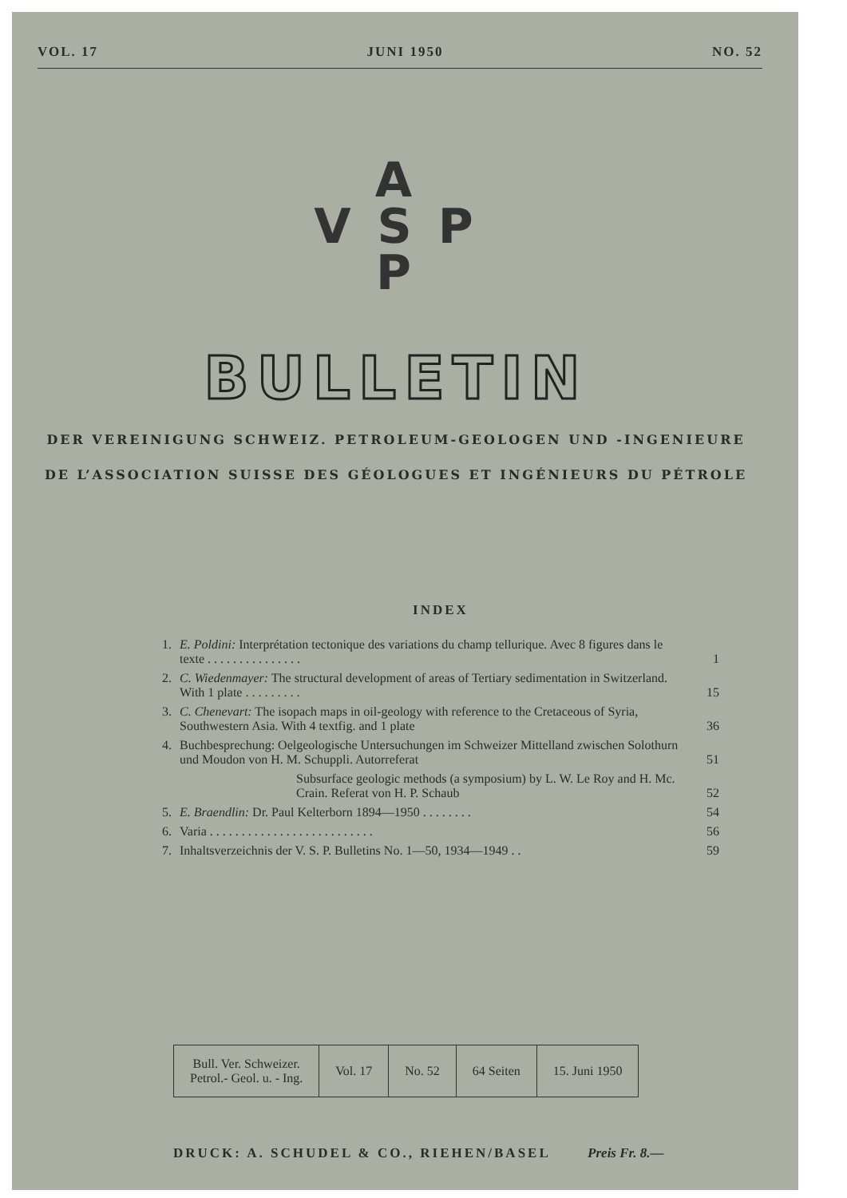VOL. 17 JUNI 1950 NO. 52
A
V S P
P
BULLETIN
DER VEREINIGUNG SCHWEIZ. PETROLEUM-GEOLOGEN UND -INGENIEURE
DE L’ASSOCIATION SUISSE DES GÉOLOGUES ET INGÉNIEURS DU PÉTROLE
INDEX
| 1. | E. Poldini: Interprétation tectonique des variations du champ tellurique. Avec 8 figures dans le texte . . . . . . . . . . . . . . . | 1 |
| 2. | C. Wiedenmayer: The structural development of areas of Tertiary sedimentation in Switzerland. With 1 plate . . . . . . . . . | 15 |
| 3. | C. Chenevart: The isopach maps in oil-geology with reference to the Cretaceous of Syria, Southwestern Asia. With 4 textfig. and 1 plate | 36 |
| 4. | Buchbesprechung: Oelgeologische Untersuchungen im Schweizer Mittelland zwischen Solothurn und Moudon von H. M. Schuppli. Autorreferat | 51 |
| | Subsurface geologic methods (a symposium) by L. W. Le Roy and H. Mc. Crain. Referat von H. P. Schaub | 52 |
| 5. | E. Braendlin: Dr. Paul Kelterborn 1894—1950 . . . . . . . . | 54 |
| 6. | Varia . . . . . . . . . . . . . . . . . . . . . . . . . . | 56 |
| 7. | Inhaltsverzeichnis der V. S. P. Bulletins No. 1—50, 1934—1949 . . | 59 |
| Bull. Ver. Schweizer. Petrol.- Geol. u. - Ing. | Vol. 17 | No. 52 | 64 Seiten | 15. Juni 1950 |
DRUCK: A. SCHUDEL & CO., RIEHEN/BASEL Preis Fr. 8.—